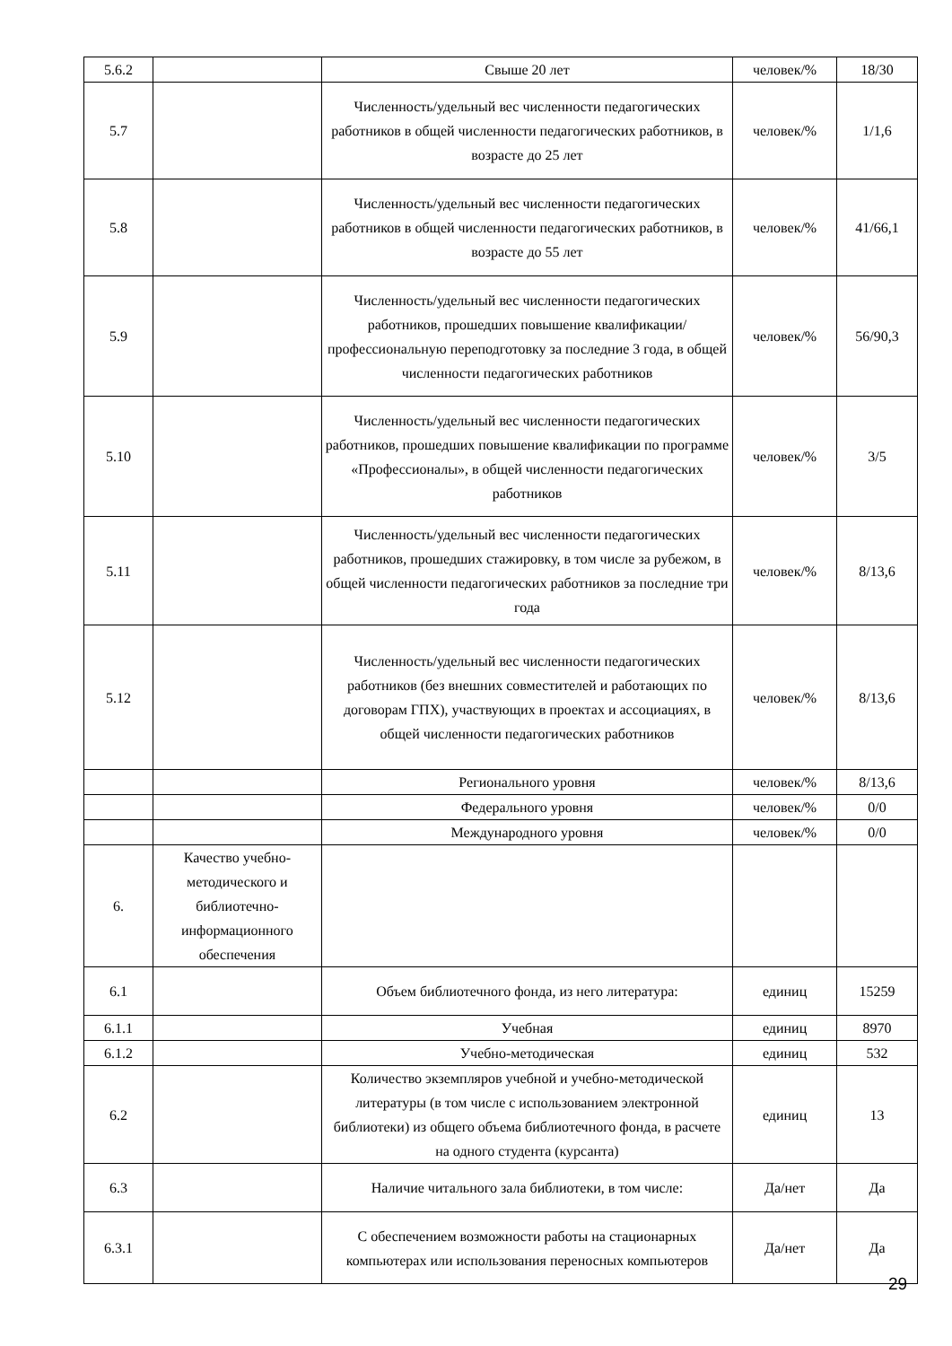| 5.6.2 | | Свыше 20 лет | человек/% | 18/30 |
| 5.7 | | Численность/удельный вес численности педагогических работников в общей численности педагогических работников, в возрасте до 25 лет | человек/% | 1/1,6 |
| 5.8 | | Численность/удельный вес численности педагогических работников в общей численности педагогических работников, в возрасте до 55 лет | человек/% | 41/66,1 |
| 5.9 | | Численность/удельный вес численности педагогических работников, прошедших повышение квалификации/профессиональную переподготовку за последние 3 года, в общей численности педагогических работников | человек/% | 56/90,3 |
| 5.10 | | Численность/удельный вес численности педагогических работников, прошедших повышение квалификации по программе «Профессионалы», в общей численности педагогических работников | человек/% | 3/5 |
| 5.11 | | Численность/удельный вес численности педагогических работников, прошедших стажировку, в том числе за рубежом, в общей численности педагогических работников за последние три года | человек/% | 8/13,6 |
| 5.12 | | Численность/удельный вес численности педагогических работников (без внешних совместителей и работающих по договорам ГПХ), участвующих в проектах и ассоциациях, в общей численности педагогических работников | человек/% | 8/13,6 |
| | | Регионального уровня | человек/% | 8/13,6 |
| | | Федерального уровня | человек/% | 0/0 |
| | | Международного уровня | человек/% | 0/0 |
| 6. | Качество учебно-методического и библиотечно-информационного обеспечения | | | |
| 6.1 | | Объем библиотечного фонда, из него литература: | единиц | 15259 |
| 6.1.1 | | Учебная | единиц | 8970 |
| 6.1.2 | | Учебно-методическая | единиц | 532 |
| 6.2 | | Количество экземпляров учебной и учебно-методической литературы (в том числе с использованием электронной библиотеки) из общего объема библиотечного фонда, в расчете на одного студента (курсанта) | единиц | 13 |
| 6.3 | | Наличие читального зала библиотеки, в том числе: | Да/нет | Да |
| 6.3.1 | | С обеспечением возможности работы на стационарных компьютерах или использования переносных компьютеров | Да/нет | Да |
29